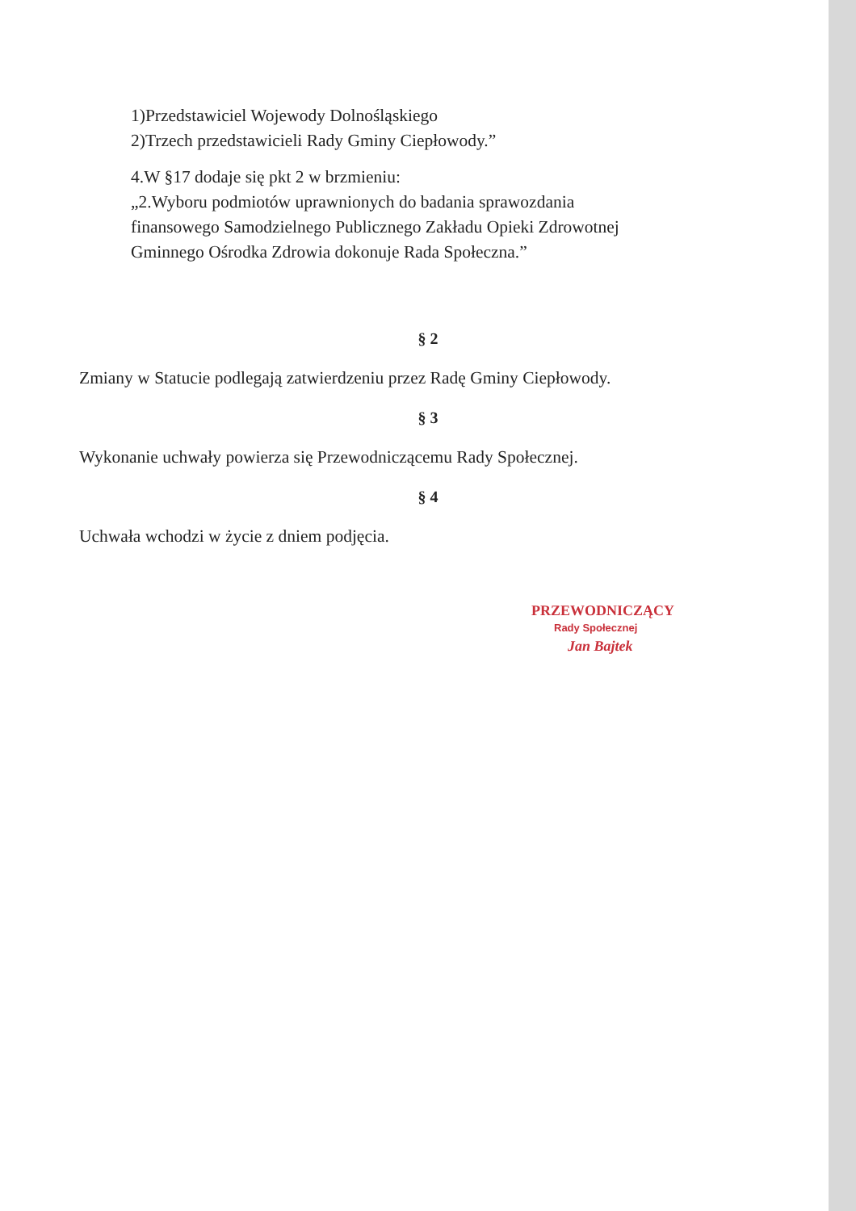1)Przedstawiciel Wojewody Dolnośląskiego
2)Trzech przedstawicieli Rady Gminy Ciepłowody.”
4.W §17 dodaje się pkt 2 w brzmieniu:
„2.Wyboru podmiotów uprawnionych do badania sprawozdania
finansowego Samodzielnego Publicznego Zakładu Opieki Zdrowotnej
Gminnego Ośrodka Zdrowia dokonuje Rada Społeczna.”
§ 2
Zmiany w Statucie podlegają zatwierdzeniu przez Radę Gminy Ciepłowody.
§ 3
Wykonanie uchwały powierza się Przewodniczącemu Rady Społecznej.
§ 4
Uchwała wchodzi w życie z dniem podjęcia.
PRZEWODNICZĄCY
Rady Społecznej
Jan Bajtek